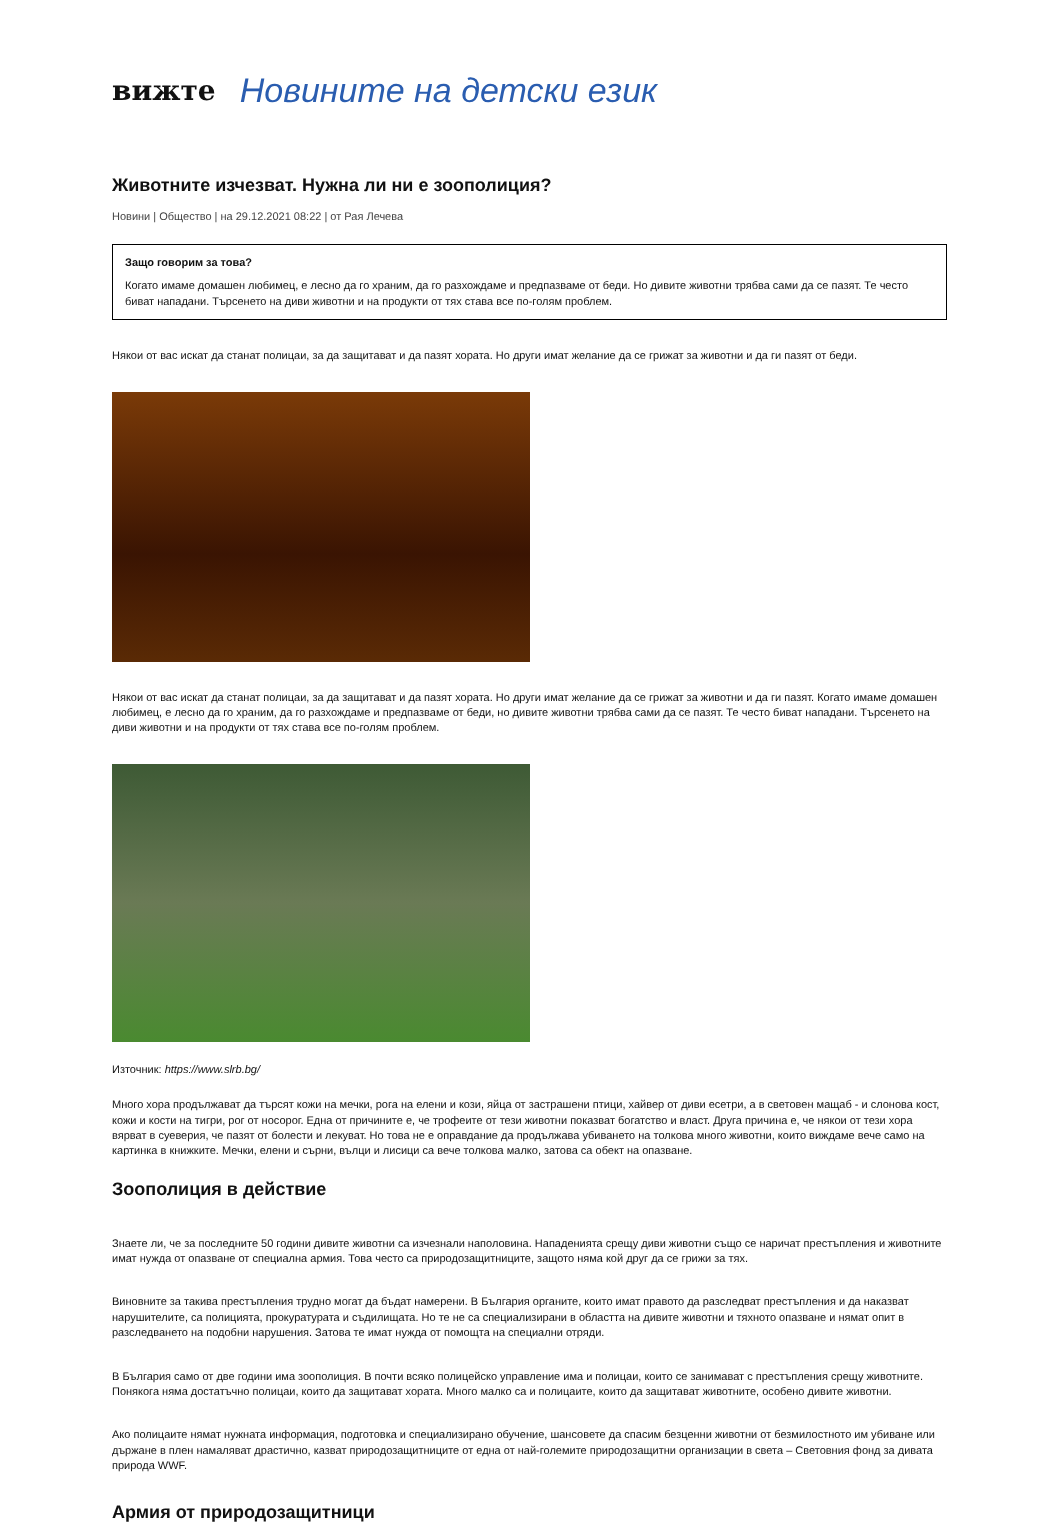вижте Новините на детски език
Животните изчезват. Нужна ли ни е зоополиция?
Новини | Общество | на 29.12.2021 08:22 | от Рая Лечева
Защо говорим за това?
Когато имаме домашен любимец, е лесно да го храним, да го разхождаме и предпазваме от беди. Но дивите животни трябва сами да се пазят. Те често биват нападани. Търсенето на диви животни и на продукти от тях става все по-голям проблем.
Някои от вас искат да станат полицаи, за да защитават и да пазят хората. Но други имат желание да се грижат за животни и да ги пазят от беди.
Някои от вас искат да станат полицаи, за да защитават и да пазят хората. Но други имат желание да се грижат за животни и да ги пазят. Когато имаме домашен любимец, е лесно да го храним, да го разхождаме и предпазваме от беди, но дивите животни трябва сами да се пазят. Те често биват нападани. Търсенето на диви животни и на продукти от тях става все по-голям проблем.
Източник: https://www.slrb.bg/
Много хора продължават да търсят кожи на мечки, рога на елени и кози, яйца от застрашени птици, хайвер от диви есетри, а в световен мащаб - и слонова кост, кожи и кости на тигри, рог от носорог. Една от причините е, че трофеите от тези животни показват богатство и власт. Друга причина е, че някои от тези хора вярват в суеверия, че пазят от болести и лекуват. Но това не е оправдание да продължава убиването на толкова много животни, които виждаме вече само на картинка в книжките. Мечки, елени и сърни, вълци и лисици са вече толкова малко, затова са обект на опазване.
Зоополиция в действие
Знаете ли, че за последните 50 години дивите животни са изчезнали наполовина. Нападенията срещу диви животни също се наричат престъпления и животните имат нужда от опазване от специална армия. Това често са природозащитниците, защото няма кой друг да се грижи за тях.
Виновните за такива престъпления трудно могат да бъдат намерени. В България органите, които имат правото да разследват престъпления и да наказват нарушителите, са полицията, прокуратурата и съдилищата. Но те не са специализирани в областта на дивите животни и тяхното опазване и нямат опит в разследването на подобни нарушения. Затова те имат нужда от помощта на специални отряди.
В България само от две години има зоополиция. В почти всяко полицейско управление има и полицаи, които се занимават с престъпления срещу животните. Понякога няма достатъчно полицаи, които да защитават хората. Много малко са и полицаите, които да защитават животните, особено дивите животни.
Ако полицаите нямат нужната информация, подготовка и специализирано обучение, шансовете да спасим безценни животни от безмилостното им убиване или държане в плен намаляват драстично, казват природозащитниците от една от най-големите природозащитни организации в света – Световния фонд за дивата природа WWF.
Армия от природозащитници